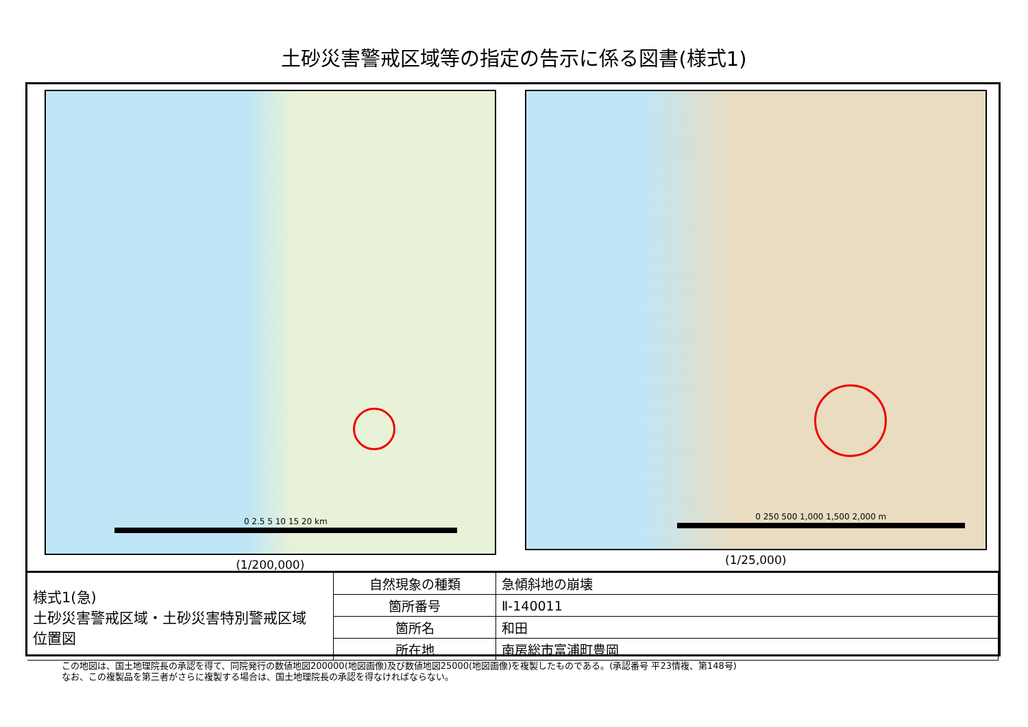土砂災害警戒区域等の指定の告示に係る図書(様式1)
0 2.5 5 10 15 20 km
(1/200,000)
0 250 500 1,000 1,500 2,000 m
(1/25,000)
| 様式1(急) 土砂災害警戒区域・土砂災害特別警戒区域 位置図 | 自然現象の種類 | 急傾斜地の崩壊 |
| | 箇所番号 | Ⅱ-140011 |
| | 箇所名 | 和田 |
| | 所在地 | 南房総市富浦町豊岡 |
この地図は、国土地理院長の承認を得て、同院発行の数値地図200000(地図画像)及び数値地図25000(地図画像)を複製したものである。(承認番号 平23情複、第148号)
なお、この複製品を第三者がさらに複製する場合は、国土地理院長の承認を得なければならない。